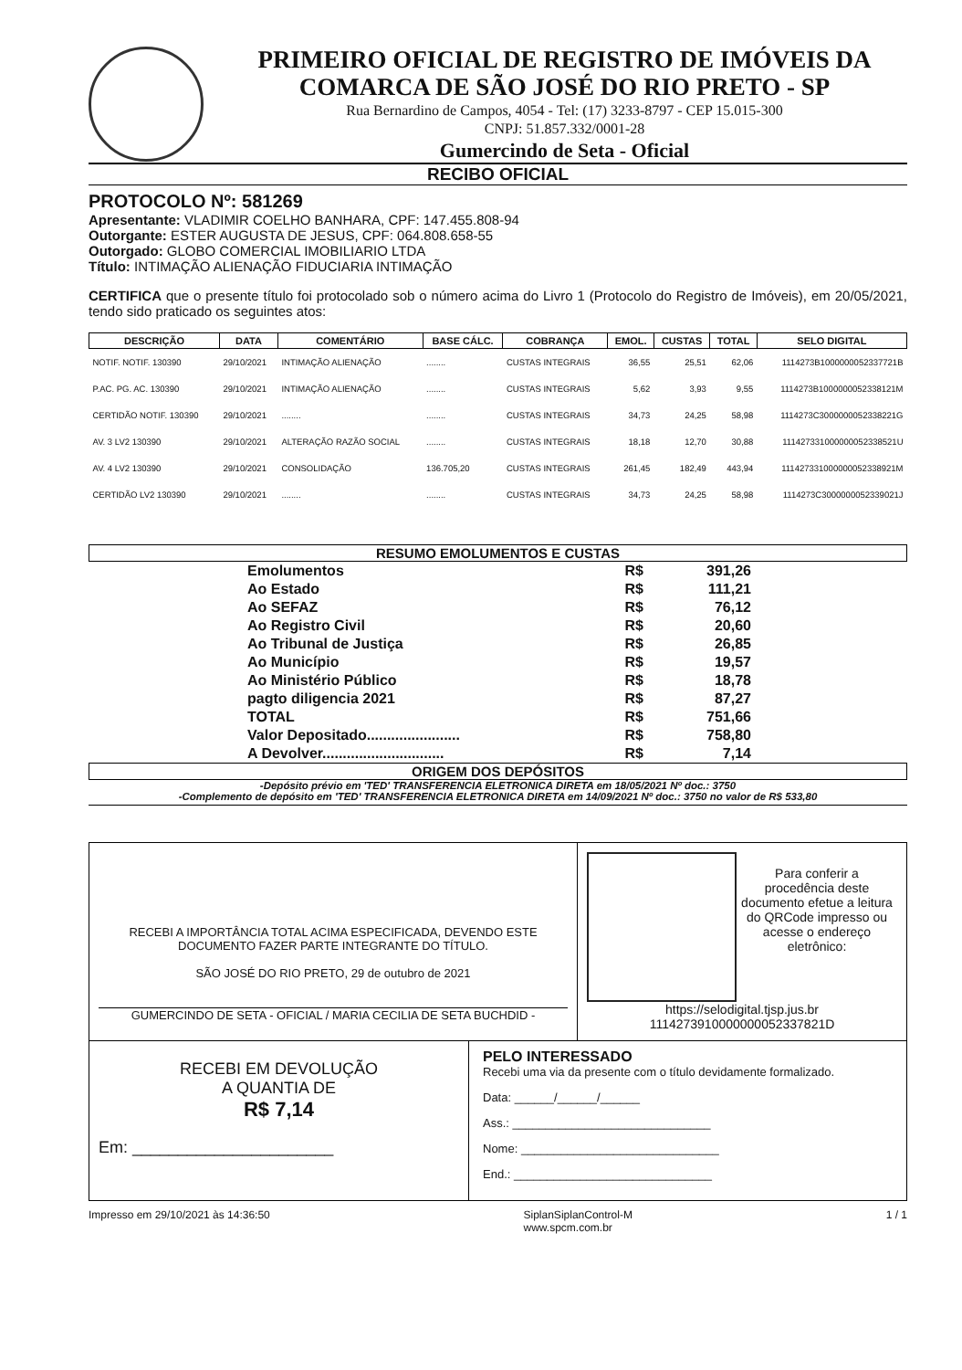PRIMEIRO OFICIAL DE REGISTRO DE IMÓVEIS DA COMARCA DE SÃO JOSÉ DO RIO PRETO - SP
Rua Bernardino de Campos, 4054 - Tel: (17) 3233-8797 - CEP 15.015-300
CNPJ: 51.857.332/0001-28
Gumercindo de Seta - Oficial
RECIBO OFICIAL
PROTOCOLO Nº: 581269
Apresentante: VLADIMIR COELHO BANHARA, CPF: 147.455.808-94
Outorgante: ESTER AUGUSTA DE JESUS, CPF: 064.808.658-55
Outorgado: GLOBO COMERCIAL IMOBILIARIO LTDA
Título: INTIMAÇÃO ALIENAÇÃO FIDUCIARIA INTIMAÇÃO
CERTIFICA que o presente título foi protocolado sob o número acima do Livro 1 (Protocolo do Registro de Imóveis), em 20/05/2021, tendo sido praticado os seguintes atos:
| DESCRIÇÃO | DATA | COMENTÁRIO | BASE CÁLC. | COBRANÇA | EMOL. | CUSTAS | TOTAL | SELO DIGITAL |
| --- | --- | --- | --- | --- | --- | --- | --- | --- |
| NOTIF. NOTIF. 130390 | 29/10/2021 | INTIMAÇÃO ALIENAÇÃO | ........ | CUSTAS INTEGRAIS | 36,55 | 25,51 | 62,06 | 1114273B1000000052337721B |
| P.AC. PG. AC. 130390 | 29/10/2021 | INTIMAÇÃO ALIENAÇÃO | ........ | CUSTAS INTEGRAIS | 5,62 | 3,93 | 9,55 | 1114273B1000000052338121M |
| CERTIDÃO NOTIF. 130390 | 29/10/2021 | ........ | ........ | CUSTAS INTEGRAIS | 34,73 | 24,25 | 58,98 | 1114273C3000000052338221G |
| AV. 3 LV2 130390 | 29/10/2021 | ALTERAÇÃO RAZÃO SOCIAL | ........ | CUSTAS INTEGRAIS | 18,18 | 12,70 | 30,88 | 1114273310000000523385​21U |
| AV. 4 LV2 130390 | 29/10/2021 | CONSOLIDAÇÃO | 136.705,20 | CUSTAS INTEGRAIS | 261,45 | 182,49 | 443,94 | 111427331000000052338921M |
| CERTIDÃO LV2 130390 | 29/10/2021 | ........ | ........ | CUSTAS INTEGRAIS | 34,73 | 24,25 | 58,98 | 1114273C3000000052339021J |
RESUMO EMOLUMENTOS E CUSTAS
| Emolumentos | R$ | 391,26 |
| Ao Estado | R$ | 111,21 |
| Ao SEFAZ | R$ | 76,12 |
| Ao Registro Civil | R$ | 20,60 |
| Ao Tribunal de Justiça | R$ | 26,85 |
| Ao Município | R$ | 19,57 |
| Ao Ministério Público | R$ | 18,78 |
| pagto diligencia 2021 | R$ | 87,27 |
| TOTAL | R$ | 751,66 |
| Valor Depositado....................... | R$ | 758,80 |
| A Devolver.............................. | R$ | 7,14 |
ORIGEM DOS DEPÓSITOS
-Depósito prévio em 'TED' TRANSFERENCIA ELETRONICA DIRETA em 18/05/2021 Nº doc.: 3750
-Complemento de depósito em 'TED' TRANSFERENCIA ELETRONICA DIRETA em 14/09/2021 Nº doc.: 3750 no valor de R$ 533,80
RECEBI A IMPORTÂNCIA TOTAL ACIMA ESPECIFICADA, DEVENDO ESTE DOCUMENTO FAZER PARTE INTEGRANTE DO TÍTULO.
SÃO JOSÉ DO RIO PRETO, 29 de outubro de 2021
GUMERCINDO DE SETA - OFICIAL / MARIA CECILIA DE SETA BUCHDID -
Para conferir a procedência deste documento efetue a leitura do QRCode impresso ou acesse o endereço eletrônico:
https://selodigital.tjsp.jus.br
1114273910000000052337821D
RECEBI EM DEVOLUÇÃO
A QUANTIA DE
R$ 7,14
Em: ______________________
PELO INTERESSADO
Recebi uma via da presente com o título devidamente formalizado.
Data: ______/______/______
Ass.: ______________________________
Nome: ______________________________
End.: ______________________________
Impresso em 29/10/2021 às 14:36:50 SiplanSiplanControl-M
www.spcm.com.br 1 / 1